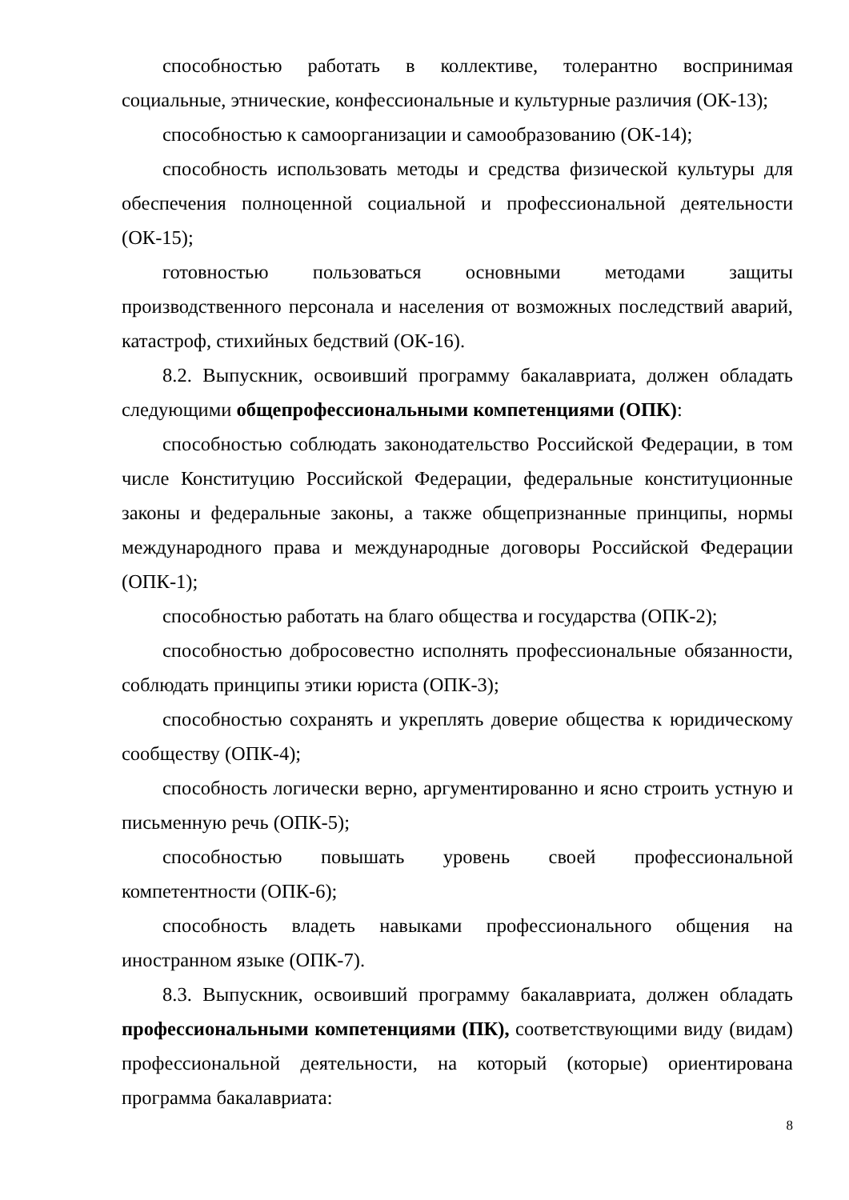способностью работать в коллективе, толерантно воспринимая социальные, этнические, конфессиональные и культурные различия (ОК-13);
способностью к самоорганизации и самообразованию (ОК-14);
способность использовать методы и средства физической культуры для обеспечения полноценной социальной и профессиональной деятельности (ОК-15);
готовностью пользоваться основными методами защиты производственного персонала и населения от возможных последствий аварий, катастроф, стихийных бедствий (ОК-16).
8.2. Выпускник, освоивший программу бакалавриата, должен обладать следующими общепрофессиональными компетенциями (ОПК):
способностью соблюдать законодательство Российской Федерации, в том числе Конституцию Российской Федерации, федеральные конституционные законы и федеральные законы, а также общепризнанные принципы, нормы международного права и международные договоры Российской Федерации (ОПК-1);
способностью работать на благо общества и государства (ОПК-2);
способностью добросовестно исполнять профессиональные обязанности, соблюдать принципы этики юриста (ОПК-3);
способностью сохранять и укреплять доверие общества к юридическому сообществу (ОПК-4);
способность логически верно, аргументированно и ясно строить устную и письменную речь (ОПК-5);
способностью повышать уровень своей профессиональной компетентности (ОПК-6);
способность владеть навыками профессионального общения на иностранном языке (ОПК-7).
8.3. Выпускник, освоивший программу бакалавриата, должен обладать профессиональными компетенциями (ПК), соответствующими виду (видам) профессиональной деятельности, на который (которые) ориентирована программа бакалавриата:
8